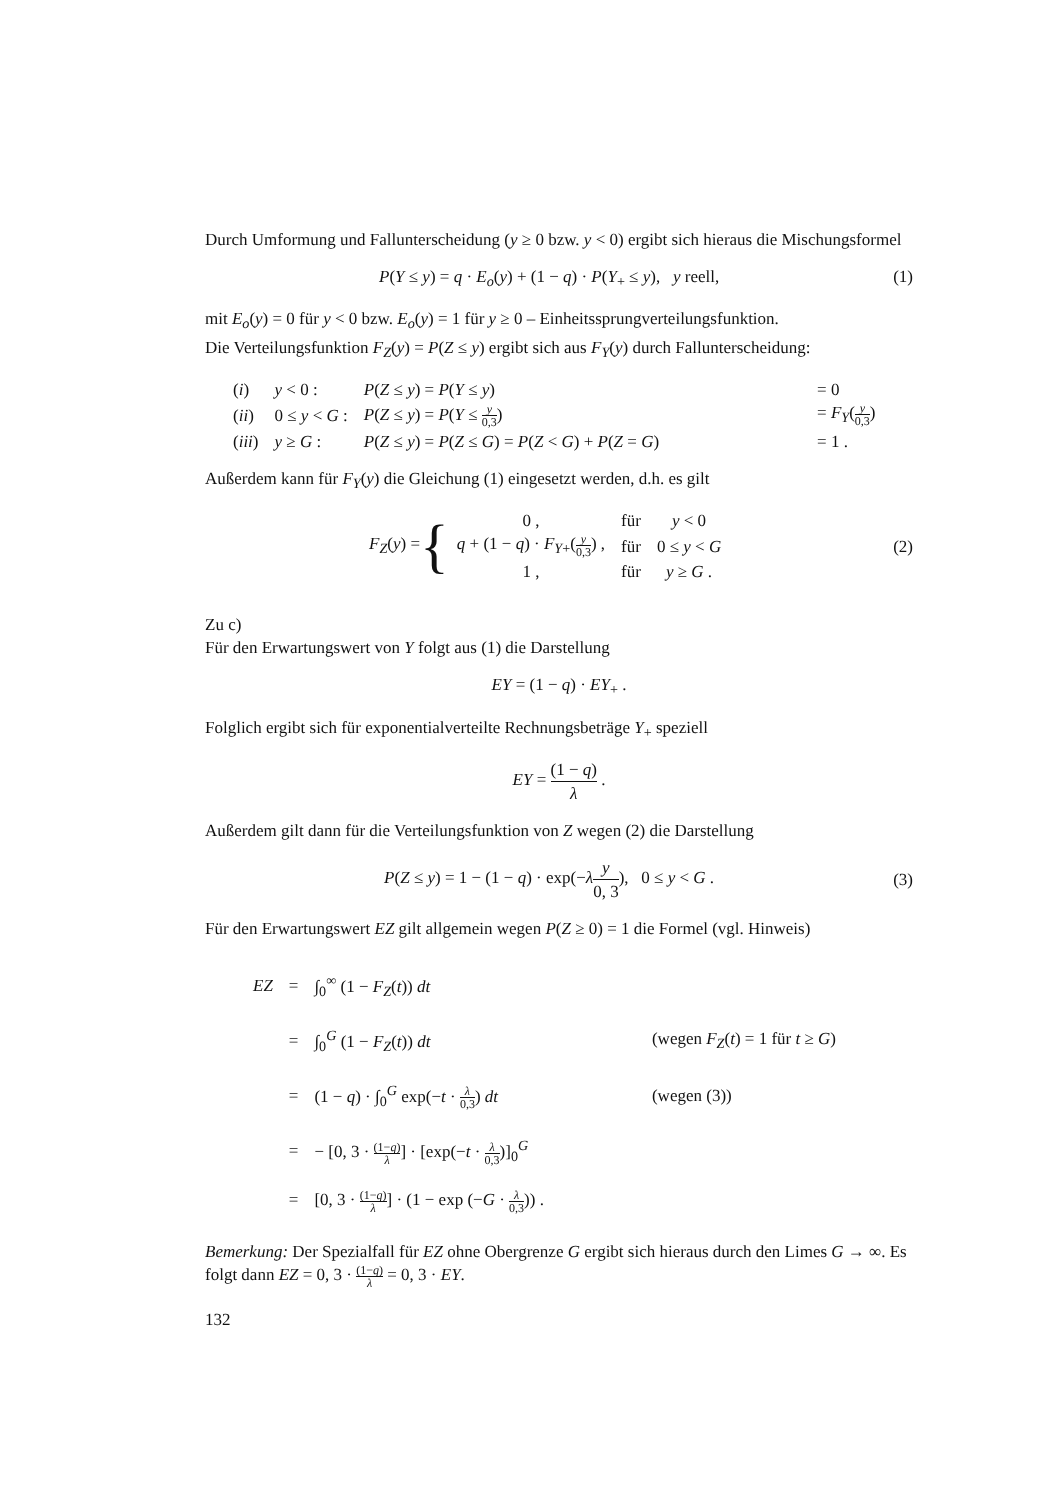Durch Umformung und Fallunterscheidung (y ≥ 0 bzw. y < 0) ergibt sich hieraus die Mischungsformel
P(Y ≤ y) = q · E<sub>o</sub>(y) + (1 − q) · P(Y<sub>+</sub> ≤ y), y reell, (1)
mit E<sub>o</sub>(y) = 0 für y < 0 bzw. E<sub>o</sub>(y) = 1 für y ≥ 0 – Einheitssprungverteilungsfunktion.
Die Verteilungsfunktion F<sub>Z</sub>(y) = P(Z ≤ y) ergibt sich aus F<sub>Y</sub>(y) durch Fallunterscheidung:
| ( i ) | y < 0 : | P ( Z ≤ y ) = P ( Y ≤ y ) | = 0 |
| ( ii ) | 0 ≤ y < G : | P ( Z ≤ y ) = P ( Y ≤ y 0,3 ) | = F<sub>Y</sub> ( y 0,3 ) |
| ( iii ) | y ≥ G : | P ( Z ≤ y ) = P ( Z ≤ G ) = P ( Z < G ) + P ( Z = G ) | = 1 . |
Außerdem kann für F<sub>Y</sub>(y) die Gleichung (1) eingesetzt werden, d.h. es gilt
F<sub>Z</sub>(y) = {
| 0 , | für | y < 0 |
| q + (1 − q ) · F<sub>Y+</sub>( y 0,3 ) , | für | 0 ≤ y < G |
| 1 , | für | y ≥ G . |
(2)
Zu c)
Für den Erwartungswert von Y folgt aus (1) die Darstellung
EY = (1 − q) · EY<sub>+</sub> .
Folglich ergibt sich für exponentialverteilte Rechnungsbeträge Y<sub>+</sub> speziell
EY = (1 − q) λ .
Außerdem gilt dann für die Verteilungsfunktion von Z wegen (2) die Darstellung
P(Z ≤ y) = 1 − (1 − q) · exp(−λy 0, 3), 0 ≤ y < G . (3)
Für den Erwartungswert EZ gilt allgemein wegen P(Z ≥ 0) = 1 die Formel (vgl. Hinweis)
| EZ | = | ∫<sub>0</sub><sup>∞</sup> (1 − F<sub>Z</sub> ( t )) dt | |
| | = | ∫<sub>0</sub><sup>G</sup> (1 − F<sub>Z</sub> ( t )) dt | (wegen F<sub>Z</sub> ( t ) = 1 für t ≥ G ) |
| | = | (1 − q ) · ∫<sub>0</sub><sup>G</sup> exp(− t · λ 0,3 ) dt | (wegen (3)) |
| | = | − [0, 3 · (1− q ) λ ] · [exp(− t · λ 0,3 )]<sub>0</sub><sup>G</sup> | |
| | = | [0, 3 · (1− q ) λ ] · (1 − exp (− G · λ 0,3 )) . | |
Bemerkung: Der Spezialfall für EZ ohne Obergrenze G ergibt sich hieraus durch den Limes G → ∞. Es folgt dann EZ = 0, 3 · (1−q) λ = 0, 3 · EY.
132